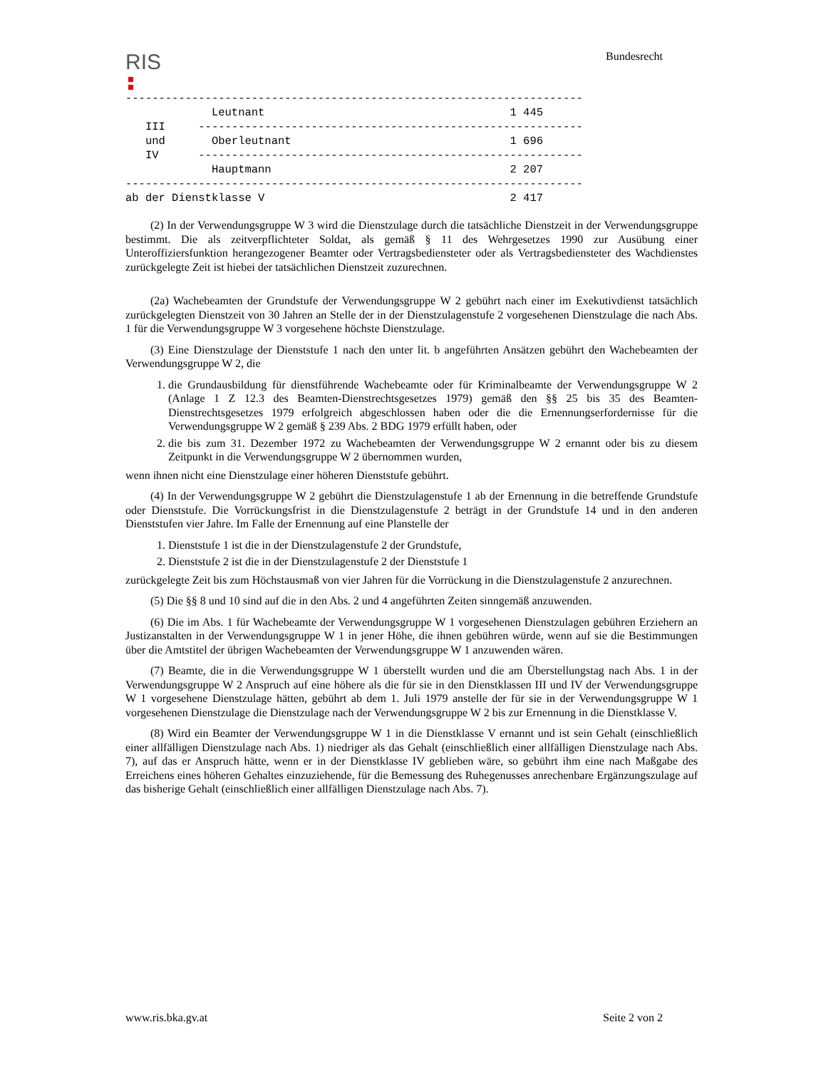RIS
Bundesrecht
---------------------------------------------------------------------
             Leutnant                                     1 445
   III     ----------------------------------------------------------
   und       Oberleutnant                                 1 696
   IV      ----------------------------------------------------------
             Hauptmann                                    2 207
---------------------------------------------------------------------
ab der Dienstklasse V                                     2 417
(2) In der Verwendungsgruppe W 3 wird die Dienstzulage durch die tatsächliche Dienstzeit in der Verwendungsgruppe bestimmt. Die als zeitverpflichteter Soldat, als gemäß § 11 des Wehrgesetzes 1990 zur Ausübung einer Unteroffiziersfunktion herangezogener Beamter oder Vertragsbediensteter oder als Vertragsbediensteter des Wachdienstes zurückgelegte Zeit ist hiebei der tatsächlichen Dienstzeit zuzurechnen.
(2a) Wachebeamten der Grundstufe der Verwendungsgruppe W 2 gebührt nach einer im Exekutivdienst tatsächlich zurückgelegten Dienstzeit von 30 Jahren an Stelle der in der Dienstzulagenstufe 2 vorgesehenen Dienstzulage die nach Abs. 1 für die Verwendungsgruppe W 3 vorgesehene höchste Dienstzulage.
(3) Eine Dienstzulage der Dienststufe 1 nach den unter lit. b angeführten Ansätzen gebührt den Wachebeamten der Verwendungsgruppe W 2, die
1. die Grundausbildung für dienstführende Wachebeamte oder für Kriminalbeamte der Verwendungsgruppe W 2 (Anlage 1 Z 12.3 des Beamten-Dienstrechtsgesetzes 1979) gemäß den §§ 25 bis 35 des Beamten-Dienstrechtsgesetzes 1979 erfolgreich abgeschlossen haben oder die die Ernennungserfordernisse für die Verwendungsgruppe W 2 gemäß § 239 Abs. 2 BDG 1979 erfüllt haben, oder
2. die bis zum 31. Dezember 1972 zu Wachebeamten der Verwendungsgruppe W 2 ernannt oder bis zu diesem Zeitpunkt in die Verwendungsgruppe W 2 übernommen wurden,
wenn ihnen nicht eine Dienstzulage einer höheren Dienststufe gebührt.
(4) In der Verwendungsgruppe W 2 gebührt die Dienstzulagenstufe 1 ab der Ernennung in die betreffende Grundstufe oder Dienststufe. Die Vorrückungsfrist in die Dienstzulagenstufe 2 beträgt in der Grundstufe 14 und in den anderen Dienststufen vier Jahre. Im Falle der Ernennung auf eine Planstelle der
1. Dienststufe 1 ist die in der Dienstzulagenstufe 2 der Grundstufe,
2. Dienststufe 2 ist die in der Dienstzulagenstufe 2 der Dienststufe 1
zurückgelegte Zeit bis zum Höchstausmaß von vier Jahren für die Vorrückung in die Dienstzulagenstufe 2 anzurechnen.
(5) Die §§ 8 und 10 sind auf die in den Abs. 2 und 4 angeführten Zeiten sinngemäß anzuwenden.
(6) Die im Abs. 1 für Wachebeamte der Verwendungsgruppe W 1 vorgesehenen Dienstzulagen gebühren Erziehern an Justizanstalten in der Verwendungsgruppe W 1 in jener Höhe, die ihnen gebühren würde, wenn auf sie die Bestimmungen über die Amtstitel der übrigen Wachebeamten der Verwendungsgruppe W 1 anzuwenden wären.
(7) Beamte, die in die Verwendungsgruppe W 1 überstellt wurden und die am Überstellungstag nach Abs. 1 in der Verwendungsgruppe W 2 Anspruch auf eine höhere als die für sie in den Dienstklassen III und IV der Verwendungsgruppe W 1 vorgesehene Dienstzulage hätten, gebührt ab dem 1. Juli 1979 anstelle der für sie in der Verwendungsgruppe W 1 vorgesehenen Dienstzulage die Dienstzulage nach der Verwendungsgruppe W 2 bis zur Ernennung in die Dienstklasse V.
(8) Wird ein Beamter der Verwendungsgruppe W 1 in die Dienstklasse V ernannt und ist sein Gehalt (einschließlich einer allfälligen Dienstzulage nach Abs. 1) niedriger als das Gehalt (einschließlich einer allfälligen Dienstzulage nach Abs. 7), auf das er Anspruch hätte, wenn er in der Dienstklasse IV geblieben wäre, so gebührt ihm eine nach Maßgabe des Erreichens eines höheren Gehaltes einzuziehende, für die Bemessung des Ruhegenusses anrechenbare Ergänzungszulage auf das bisherige Gehalt (einschließlich einer allfälligen Dienstzulage nach Abs. 7).
www.ris.bka.gv.at Seite 2 von 2